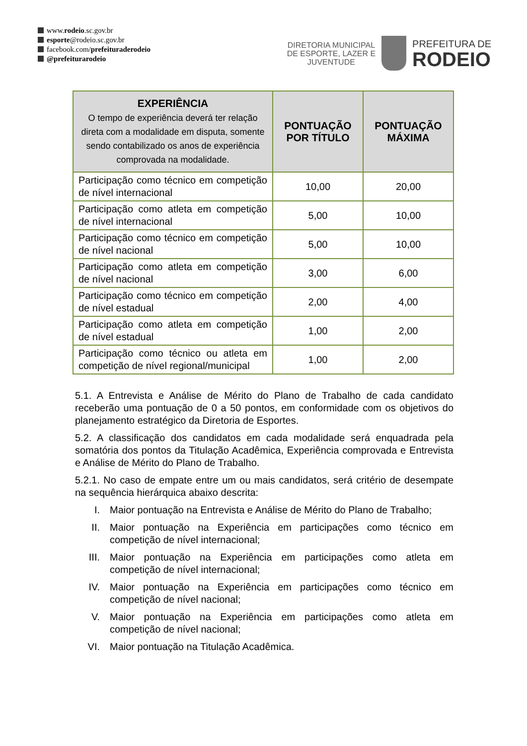www.rodeio.sc.gov.br
esporte@rodeio.sc.gov.br
facebook.com/prefeituraderodeio
@prefeiturarodeio
DIRETORIA MUNICIPAL
DE ESPORTE, LAZER E
JUVENTUDE
PREFEITURA DE
RODEIO
| EXPERIÊNCIA O tempo de experiência deverá ter relação direta com a modalidade em disputa, somente sendo contabilizado os anos de experiência comprovada na modalidade. | PONTUAÇÃO POR TÍTULO | PONTUAÇÃO MÁXIMA |
| --- | --- | --- |
| Participação como técnico em competição de nível internacional | 10,00 | 20,00 |
| Participação como atleta em competição de nível internacional | 5,00 | 10,00 |
| Participação como técnico em competição de nível nacional | 5,00 | 10,00 |
| Participação como atleta em competição de nível nacional | 3,00 | 6,00 |
| Participação como técnico em competição de nível estadual | 2,00 | 4,00 |
| Participação como atleta em competição de nível estadual | 1,00 | 2,00 |
| Participação como técnico ou atleta em competição de nível regional/municipal | 1,00 | 2,00 |
5.1. A Entrevista e Análise de Mérito do Plano de Trabalho de cada candidato receberão uma pontuação de 0 a 50 pontos, em conformidade com os objetivos do planejamento estratégico da Diretoria de Esportes.
5.2. A classificação dos candidatos em cada modalidade será enquadrada pela somatória dos pontos da Titulação Acadêmica, Experiência comprovada e Entrevista e Análise de Mérito do Plano de Trabalho.
5.2.1. No caso de empate entre um ou mais candidatos, será critério de desempate na sequência hierárquica abaixo descrita:
I. Maior pontuação na Entrevista e Análise de Mérito do Plano de Trabalho;
II. Maior pontuação na Experiência em participações como técnico em competição de nível internacional;
III. Maior pontuação na Experiência em participações como atleta em competição de nível internacional;
IV. Maior pontuação na Experiência em participações como técnico em competição de nível nacional;
V. Maior pontuação na Experiência em participações como atleta em competição de nível nacional;
VI. Maior pontuação na Titulação Acadêmica.